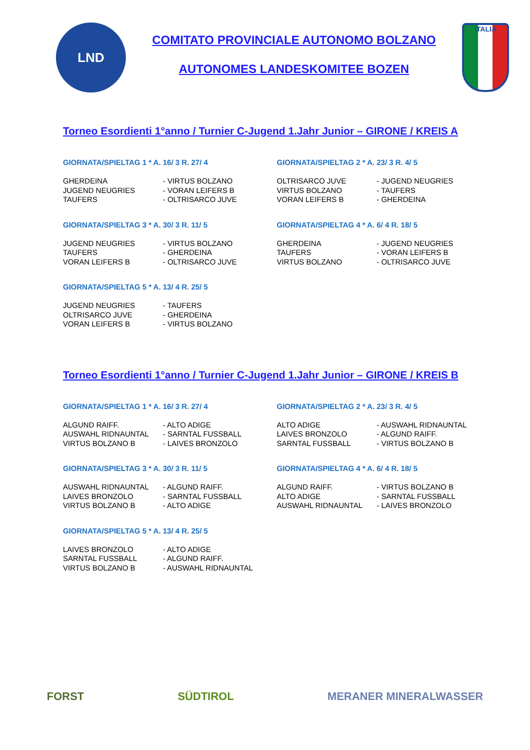LND
COMITATO PROVINCIALE AUTONOMO BOLZANO
AUTONOMES LANDESKOMITEE BOZEN
ITALIA
Torneo Esordienti 1°anno / Turnier C-Jugend 1.Jahr Junior – GIRONE / KREIS A
GIORNATA/SPIELTAG 1 * A. 16/ 3 R. 27/ 4
| GHERDEINA | - VIRTUS BOLZANO |
| JUGEND NEUGRIES | - VORAN LEIFERS B |
| TAUFERS | - OLTRISARCO JUVE |
GIORNATA/SPIELTAG 2 * A. 23/ 3 R. 4/ 5
| OLTRISARCO JUVE | - JUGEND NEUGRIES |
| VIRTUS BOLZANO | - TAUFERS |
| VORAN LEIFERS B | - GHERDEINA |
GIORNATA/SPIELTAG 3 * A. 30/ 3 R. 11/ 5
| JUGEND NEUGRIES | - VIRTUS BOLZANO |
| TAUFERS | - GHERDEINA |
| VORAN LEIFERS B | - OLTRISARCO JUVE |
GIORNATA/SPIELTAG 4 * A. 6/ 4 R. 18/ 5
| GHERDEINA | - JUGEND NEUGRIES |
| TAUFERS | - VORAN LEIFERS B |
| VIRTUS BOLZANO | - OLTRISARCO JUVE |
GIORNATA/SPIELTAG 5 * A. 13/ 4 R. 25/ 5
| JUGEND NEUGRIES | - TAUFERS |
| OLTRISARCO JUVE | - GHERDEINA |
| VORAN LEIFERS B | - VIRTUS BOLZANO |
Torneo Esordienti 1°anno / Turnier C-Jugend 1.Jahr Junior – GIRONE / KREIS B
GIORNATA/SPIELTAG 1 * A. 16/ 3 R. 27/ 4
| ALGUND RAIFF. | - ALTO ADIGE |
| AUSWAHL RIDNAUNTAL | - SARNTAL FUSSBALL |
| VIRTUS BOLZANO B | - LAIVES BRONZOLO |
GIORNATA/SPIELTAG 2 * A. 23/ 3 R. 4/ 5
| ALTO ADIGE | - AUSWAHL RIDNAUNTAL |
| LAIVES BRONZOLO | - ALGUND RAIFF. |
| SARNTAL FUSSBALL | - VIRTUS BOLZANO B |
GIORNATA/SPIELTAG 3 * A. 30/ 3 R. 11/ 5
| AUSWAHL RIDNAUNTAL | - ALGUND RAIFF. |
| LAIVES BRONZOLO | - SARNTAL FUSSBALL |
| VIRTUS BOLZANO B | - ALTO ADIGE |
GIORNATA/SPIELTAG 4 * A. 6/ 4 R. 18/ 5
| ALGUND RAIFF. | - VIRTUS BOLZANO B |
| ALTO ADIGE | - SARNTAL FUSSBALL |
| AUSWAHL RIDNAUNTAL | - LAIVES BRONZOLO |
GIORNATA/SPIELTAG 5 * A. 13/ 4 R. 25/ 5
| LAIVES BRONZOLO | - ALTO ADIGE |
| SARNTAL FUSSBALL | - ALGUND RAIFF. |
| VIRTUS BOLZANO B | - AUSWAHL RIDNAUNTAL |
FORST SÜDTIROL MERANER MINERALWASSER